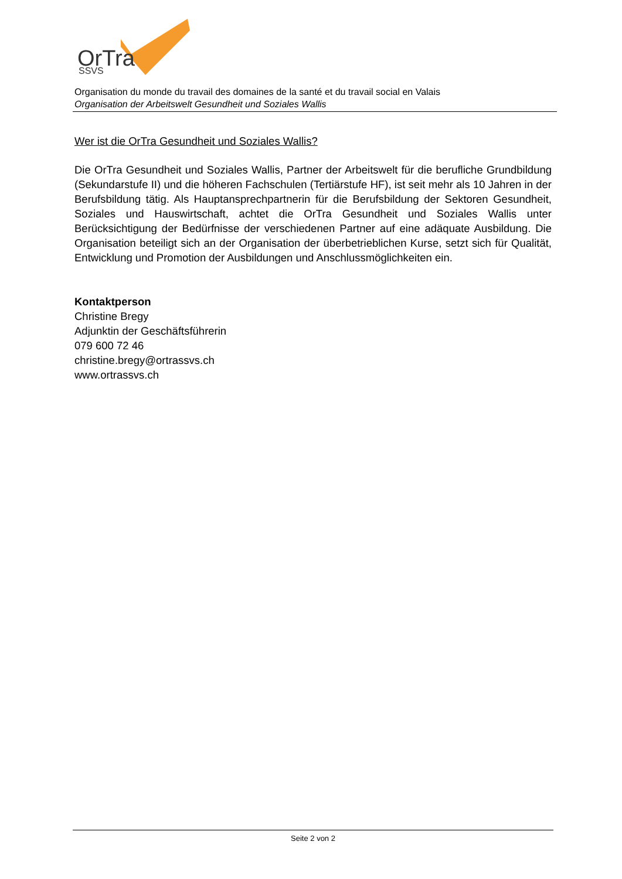OrTra
SSVS
Organisation du monde du travail des domaines de la santé et du travail social en Valais
Organisation der Arbeitswelt Gesundheit und Soziales Wallis
Wer ist die OrTra Gesundheit und Soziales Wallis?
Die OrTra Gesundheit und Soziales Wallis, Partner der Arbeitswelt für die berufliche Grundbildung (Sekundarstufe II) und die höheren Fachschulen (Tertiärstufe HF), ist seit mehr als 10 Jahren in der Berufsbildung tätig. Als Hauptansprechpartnerin für die Berufsbildung der Sektoren Gesundheit, Soziales und Hauswirtschaft, achtet die OrTra Gesundheit und Soziales Wallis unter Berücksichtigung der Bedürfnisse der verschiedenen Partner auf eine adäquate Ausbildung. Die Organisation beteiligt sich an der Organisation der überbetrieblichen Kurse, setzt sich für Qualität, Entwicklung und Promotion der Ausbildungen und Anschlussmöglichkeiten ein.
Kontaktperson
Christine Bregy
Adjunktin der Geschäftsführerin
079 600 72 46
christine.bregy@ortrassvs.ch
www.ortrassvs.ch
Seite 2 von 2